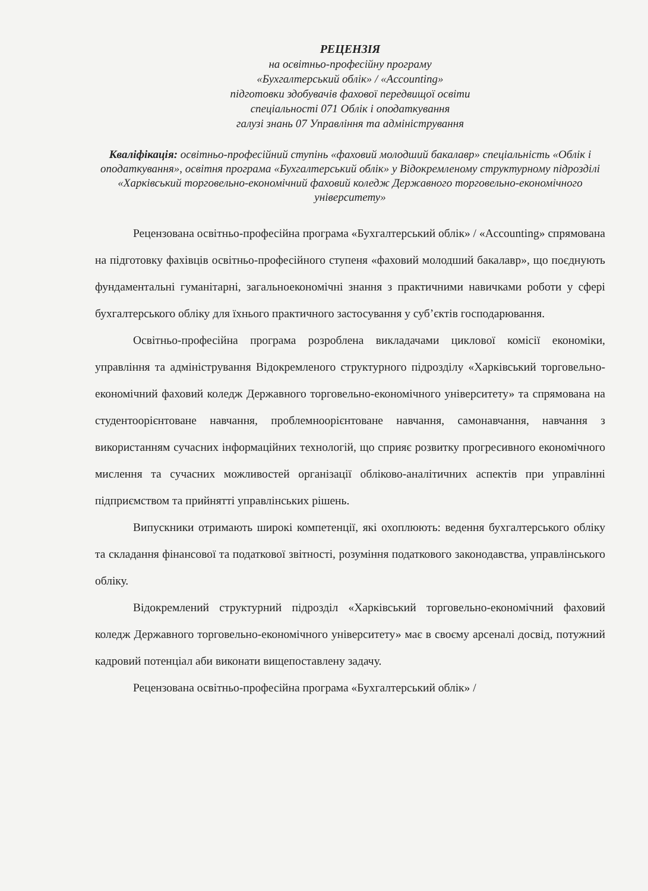РЕЦЕНЗІЯ
на освітньо-професійну програму
«Бухгалтерський облік» / «Accounting»
підготовки здобувачів фахової передвищої освіти
спеціальності 071 Облік і оподаткування
галузі знань 07 Управління та адміністрування
Кваліфікація: освітньо-професійний ступінь «фаховий молодший бакалавр» спеціальність «Облік і оподаткування», освітня програма «Бухгалтерський облік» у Відокремленому структурному підрозділі
«Харківський торговельно-економічний фаховий коледж Державного торговельно-економічного університету»
Рецензована освітньо-професійна програма «Бухгалтерський облік» / «Accounting» спрямована на підготовку фахівців освітньо-професійного ступеня «фаховий молодший бакалавр», що поєднують фундаментальні гуманітарні, загальноекономічні знання з практичними навичками роботи у сфері бухгалтерського обліку для їхнього практичного застосування у суб’єктів господарювання.
Освітньо-професійна програма розроблена викладачами циклової комісії економіки, управління та адміністрування Відокремленого структурного підрозділу «Харківський торговельно-економічний фаховий коледж Державного торговельно-економічного університету» та спрямована на студентоорієнтоване навчання, проблемноорієнтоване навчання, самонавчання, навчання з використанням сучасних інформаційних технологій, що сприяє розвитку прогресивного економічного мислення та сучасних можливостей організації обліково-аналітичних аспектів при управлінні підприємством та прийнятті управлінських рішень.
Випускники отримають широкі компетенції, які охоплюють: ведення бухгалтерського обліку та складання фінансової та податкової звітності, розуміння податкового законодавства, управлінського обліку.
Відокремлений структурний підрозділ «Харківський торговельно-економічний фаховий коледж Державного торговельно-економічного університету» має в своєму арсеналі досвід, потужний кадровий потенціал аби виконати вищепоставлену задачу.
Рецензована освітньо-професійна програма «Бухгалтерський облік» /